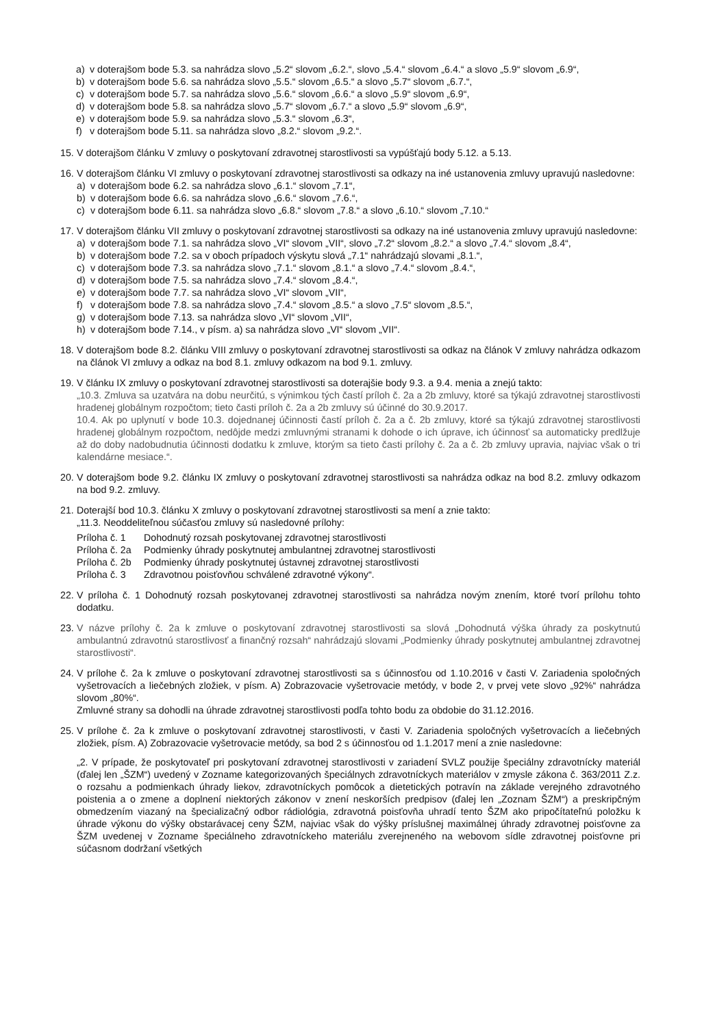a) v doterajšom bode 5.3. sa nahrádza slovo „5.2“ slovom „6.2.“, slovo „5.4.“ slovom „6.4.“ a slovo „5.9“ slovom „6.9“,
b) v doterajšom bode 5.6. sa nahrádza slovo „5.5.“ slovom „6.5.“ a slovo „5.7“ slovom „6.7.“,
c) v doterajšom bode 5.7. sa nahrádza slovo „5.6.“ slovom „6.6.“ a slovo „5.9“ slovom „6.9“,
d) v doterajšom bode 5.8. sa nahrádza slovo „5.7“ slovom „6.7.“ a slovo „5.9“ slovom „6.9“,
e) v doterajšom bode 5.9. sa nahrádza slovo „5.3.“ slovom „6.3“,
f) v doterajšom bode 5.11. sa nahrádza slovo „8.2.“ slovom „9.2.“.
15.
V doterajšom článku V zmluvy o poskytovaní zdravotnej starostlivosti sa vypúšťajú body 5.12. a 5.13.
16.
V doterajšom článku VI zmluvy o poskytovaní zdravotnej starostlivosti sa odkazy na iné ustanovenia zmluvy upravujú nasledovne:
a) v doterajšom bode 6.2. sa nahrádza slovo „6.1.“ slovom „7.1“,
b) v doterajšom bode 6.6. sa nahrádza slovo „6.6.“ slovom „7.6.“,
c) v doterajšom bode 6.11. sa nahrádza slovo „6.8.“ slovom „7.8.“ a slovo „6.10.“ slovom „7.10.“
17.
V doterajšom článku VII zmluvy o poskytovaní zdravotnej starostlivosti sa odkazy na iné ustanovenia zmluvy upravujú nasledovne:
a) v doterajšom bode 7.1. sa nahrádza slovo „VI“ slovom „VII“, slovo „7.2“ slovom „8.2.“ a slovo „7.4.“ slovom „8.4“,
b) v doterajšom bode 7.2. sa v oboch prípadoch výskytu slová „7.1“ nahrádzajú slovami „8.1.“,
c) v doterajšom bode 7.3. sa nahrádza slovo „7.1.“ slovom „8.1.“ a slovo „7.4.“ slovom „8.4.“,
d) v doterajšom bode 7.5. sa nahrádza slovo „7.4.“ slovom „8.4.“,
e) v doterajšom bode 7.7. sa nahrádza slovo „VI“ slovom „VII“,
f) v doterajšom bode 7.8. sa nahrádza slovo „7.4.“ slovom „8.5.“ a slovo „7.5“ slovom „8.5.“,
g) v doterajšom bode 7.13. sa nahrádza slovo „VI“ slovom „VII“,
h) v doterajšom bode 7.14., v písm. a) sa nahrádza slovo „VI“ slovom „VII“.
18.
V doterajšom bode 8.2. článku VIII zmluvy o poskytovaní zdravotnej starostlivosti sa odkaz na článok V zmluvy nahrádza odkazom na článok VI zmluvy a odkaz na bod 8.1. zmluvy odkazom na bod 9.1. zmluvy.
19.
V článku IX zmluvy o poskytovaní zdravotnej starostlivosti sa doterajšie body 9.3. a 9.4. menia a znejú takto:
„10.3. Zmluva sa uzatvára na dobu neurčitú, s výnimkou tých častí príloh č. 2a a 2b zmluvy, ktoré sa týkajú zdravotnej starostlivosti hradenej globálnym rozpočtom; tieto časti príloh č. 2a a 2b zmluvy sú účinné do 30.9.2017.
10.4. Ak po uplynutí v bode 10.3. dojednanej účinnosti častí príloh č. 2a a č. 2b zmluvy, ktoré sa týkajú zdravotnej starostlivosti hradenej globálnym rozpočtom, nedôjde medzi zmluvnými stranami k dohode o ich úprave, ich účinnosť sa automaticky predlžuje až do doby nadobudnutia účinnosti dodatku k zmluve, ktorým sa tieto časti prílohy č. 2a a č. 2b zmluvy upravia, najviac však o tri kalendárne mesiace.“.
20.
V doterajšom bode 9.2. článku IX zmluvy o poskytovaní zdravotnej starostlivosti sa nahrádza odkaz na bod 8.2. zmluvy odkazom na bod 9.2. zmluvy.
21.
Doterajší bod 10.3. článku X zmluvy o poskytovaní zdravotnej starostlivosti sa mení a znie takto:
„11.3. Neoddeliteľnou súčasťou zmluvy sú nasledovné prílohy:
Príloha č. 1 Dohodnutý rozsah poskytovanej zdravotnej starostlivosti
Príloha č. 2a Podmienky úhrady poskytnutej ambulantnej zdravotnej starostlivosti
Príloha č. 2b Podmienky úhrady poskytnutej ústavnej zdravotnej starostlivosti
Príloha č. 3 Zdravotnou poisťovňou schválené zdravotné výkony“.
22.
V príloha č. 1 Dohodnutý rozsah poskytovanej zdravotnej starostlivosti sa nahrádza novým znením, ktoré tvorí prílohu tohto dodatku.
23.
V názve prílohy č. 2a k zmluve o poskytovaní zdravotnej starostlivosti sa slová „Dohodnutá výška úhrady za poskytnutú ambulantnú zdravotnú starostlivosť a finančný rozsah“ nahrádzajú slovami „Podmienky úhrady poskytnutej ambulantnej zdravotnej starostlivosti“.
24.
V prílohe č. 2a k zmluve o poskytovaní zdravotnej starostlivosti sa s účinnosťou od 1.10.2016 v časti V. Zariadenia spoločných vyšetrovacích a liečebných zložiek, v písm. A) Zobrazovacie vyšetrovacie metódy, v bode 2, v prvej vete slovo „92%“ nahrádza slovom „80%“.
Zmluvné strany sa dohodli na úhrade zdravotnej starostlivosti podľa tohto bodu za obdobie do 31.12.2016.
25.
V prílohe č. 2a k zmluve o poskytovaní zdravotnej starostlivosti, v časti V. Zariadenia spoločných vyšetrovacích a liečebných zložiek, písm. A) Zobrazovacie vyšetrovacie metódy, sa bod 2 s účinnosťou od 1.1.2017 mení a znie nasledovne:
„2. V prípade, že poskytovateľ pri poskytovaní zdravotnej starostlivosti v zariadení SVLZ použije špeciálny zdravotnícky materiál (ďalej len „ŠZM“) uvedený v Zozname kategorizovaných špeciálnych zdravotníckych materiálov v zmysle zákona č. 363/2011 Z.z. o rozsahu a podmienkach úhrady liekov, zdravotníckych pomôcok a dietetických potravín na základe verejného zdravotného poistenia a o zmene a doplnení niektorých zákonov v znení neskorších predpisov (ďalej len „Zoznam ŠZM“) a preskripčným obmedzením viazaný na špecializačný odbor rádiológia, zdravotná poisťovňa uhradí tento ŠZM ako pripočítateľnú položku k úhrade výkonu do výšky obstarávacej ceny ŠZM, najviac však do výšky príslušnej maximálnej úhrady zdravotnej poisťovne za ŠZM uvedenej v Zozname špeciálneho zdravotníckeho materiálu zverejneného na webovom sídle zdravotnej poisťovne pri súčasnom dodržaní všetkých